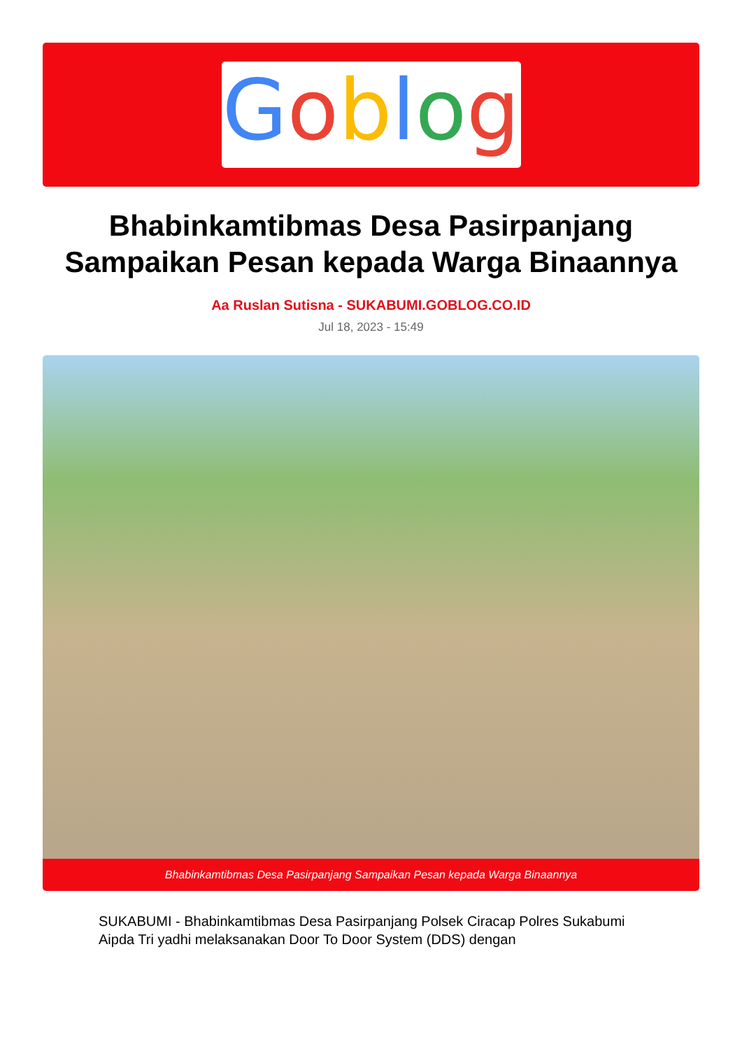Goblog
Bhabinkamtibmas Desa Pasirpanjang Sampaikan Pesan kepada Warga Binaannya
Aa Ruslan Sutisna - SUKABUMI.GOBLOG.CO.ID
Jul 18, 2023 - 15:49
Bhabinkamtibmas Desa Pasirpanjang Sampaikan Pesan kepada Warga Binaannya
SUKABUMI - Bhabinkamtibmas Desa Pasirpanjang Polsek Ciracap Polres Sukabumi Aipda Tri yadhi melaksanakan Door To Door System (DDS) dengan